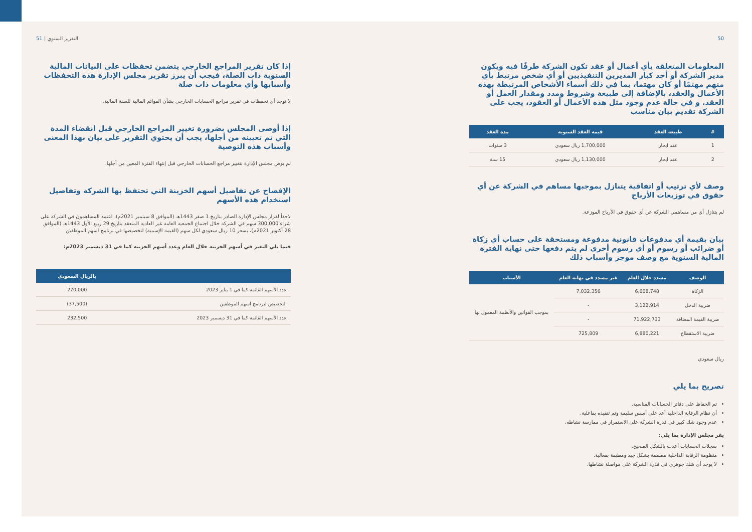50
المعلومات المتعلقة بأي أعمال أو عقد تكون الشركة طرفًا فيه ويكون مدير الشركة أو أحد كبار المديرين التنفيذيين أو أي شخص مرتبط بأي منهم مهتمًا أو كان مهتما، بما في ذلك أسماء الأشخاص المرتبطة بهذه الأعمال والعقد، بالإضافة إلى طبيعة وشروط ومدد ومقدار العمل أو العقد. و في حالة عدم وجود مثل هذه الأعمال أو العقود، يجب على الشركة تقديم بيان مناسب
| # | طبيعة العقد | قيمة العقد السنوية | مدة العقد |
| --- | --- | --- | --- |
| 1 | عقد ايجار | 1,700,000 ريال سعودي | 3 سنوات |
| 2 | عقد ايجار | 1,130,000 ريال سعودي | 15 سنة |
وصف لأي ترتيب أو اتفاقية يتنازل بموجبها مساهم في الشركة عن أي حقوق في توزيعات الأرباح
لم يتنازل أي من مساهمي الشركة عن أي حقوق في الأرباح الموزعة.
بيان بقيمة أي مدفوعات قانونية مدفوعة ومستحقة على حساب أي زكاة أو ضرائب أو رسوم أو أي رسوم أخرى لم يتم دفعها حتى نهاية الفترة المالية السنوية مع وصف موجز وأسباب ذلك
| الوصف | مسدد خلال العام | غير مسدد في نهاية العام | الأسباب |
| --- | --- | --- | --- |
| الزكاة | 6,608,748 | 7,032,356 | بموجب القوانين والأنظمة المعمول بها |
| ضريبة الدخل | 3,122,914 | - | |
| ضريبة القيمة المضافة | 71,922,733 | - | |
| ضريبة الاستقطاع | 6,880,221 | 725,809 | |
ريال سعودي
تصريح بما يلي
تم الحفاظ على دفاتر الحسابات المناسبة.
أن نظام الرقابة الداخلية أعد على أسس سليمة وتم تنفيذه بفاعلية.
عدم وجود شك كبير في قدرة الشركة على الاستمرار في ممارسة نشاطه.
يقر مجلس الإدارة بما يلي:
سجلات الحسابات أعدت بالشكل الصحيح.
منظومة الرقابة الداخلية مصممة بشكل جيد ومطبقة بفعالية.
لا يوجد أي شك جوهري في قدرة الشركة على مواصلة نشاطها.
51 | التقرير السنوي
إذا كان تقرير المراجع الخارجي يتضمن تحفظات على البيانات المالية السنوية ذات الصلة، فيجب أن يبرز تقرير مجلس الإدارة هذه التحفظات وأسبابها وأي معلومات ذات صلة
لا توجد أي تحفظات في تقرير مراجع الحسابات الخارجي بشأن القوائم المالية للسنة المالية.
إذا أوصى المجلس بضرورة تغيير المراجع الخارجي قبل انقضاء المدة التي تم تعيينه من أجلها، يجب أن يحتوي التقرير على بيان بهذا المعنى وأسباب هذه التوصية
لم يوص مجلس الإدارة بتغيير مراجع الحسابات الخارجي قبل إنتهاء الفترة المعين من أجلها.
الإفصاح عن تفاصيل أسهم الخزينة التي تحتفظ بها الشركة وتفاصيل استخدام هذه الأسهم
لاحقاً لقرار مجلس الإدارة الصادر بتاريخ 1 صفر 1443هـ (الموافق 8 سبتمبر 2021م)، اعتمد المساهمون في الشركة على شراء 300,000 سهم في الشركة خلال اجتماع الجمعية العامة غير العادية المنعقد بتاريخ 29 ربيع الأول 1443هـ (الموافق 28 أكتوبر 2021م)، بسعر 10 ريال سعودي لكل سهم (القيمة الإسمية) لتخصيصها في برنامج اسهم الموظفين
فيما يلي التغير في أسهم الخزينة خلال العام وعدد أسهم الخزينة كما في 31 ديسمبر 2023م:
| | بالريال السعودي |
| --- | --- |
| عدد الأسهم القائمة كما في 1 يناير 2023 | 270,000 |
| التخصيص لبرنامج اسهم الموظفين | (37,500) |
| عدد الأسهم القائمة كما في 31 ديسمبر 2023 | 232,500 |